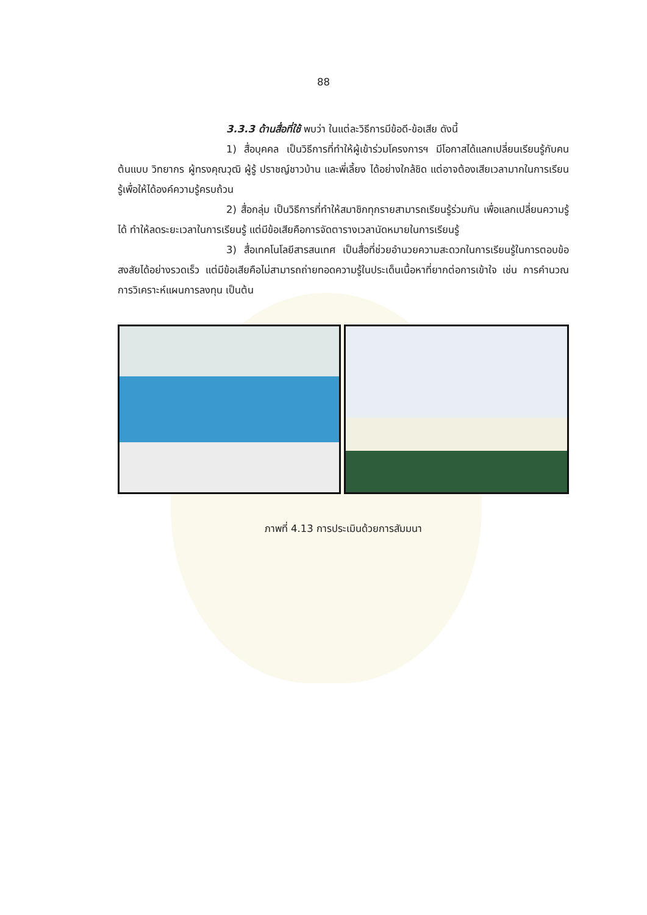88
3.3.3 ด้านสื่อที่ใช้ พบว่า ในแต่ละวิธีการมีข้อดี-ข้อเสีย ดังนี้
1) สื่อบุคคล เป็นวิธีการที่ทำให้ผู้เข้าร่วมโครงการฯ มีโอกาสได้แลกเปลี่ยนเรียนรู้กับคนต้นแบบ วิทยากร ผู้ทรงคุณวุฒิ ผู้รู้ ปราชญ์ชาวบ้าน และพี่เลี้ยง ได้อย่างใกล้ชิด แต่อาจต้องเสียเวลามากในการเรียนรู้เพื่อให้ได้องค์ความรู้ครบถ้วน
2) สื่อกลุ่ม เป็นวิธีการที่ทำให้สมาชิกทุกรายสามารถเรียนรู้ร่วมกัน เพื่อแลกเปลี่ยนความรู้ได้ ทำให้ลดระยะเวลาในการเรียนรู้ แต่มีข้อเสียคือการจัดตารางเวลานัดหมายในการเรียนรู้
3) สื่อเทคโนโลยีสารสนเทศ เป็นสื่อที่ช่วยอำนวยความสะดวกในการเรียนรู้ในการตอบข้อสงสัยได้อย่างรวดเร็ว แต่มีข้อเสียคือไม่สามารถถ่ายทอดความรู้ในประเด็นเนื้อหาที่ยากต่อการเข้าใจ เช่น การคำนวณการวิเคราะห์แผนการลงทุน เป็นต้น
ภาพที่ 4.13 การประเมินด้วยการสัมมนา